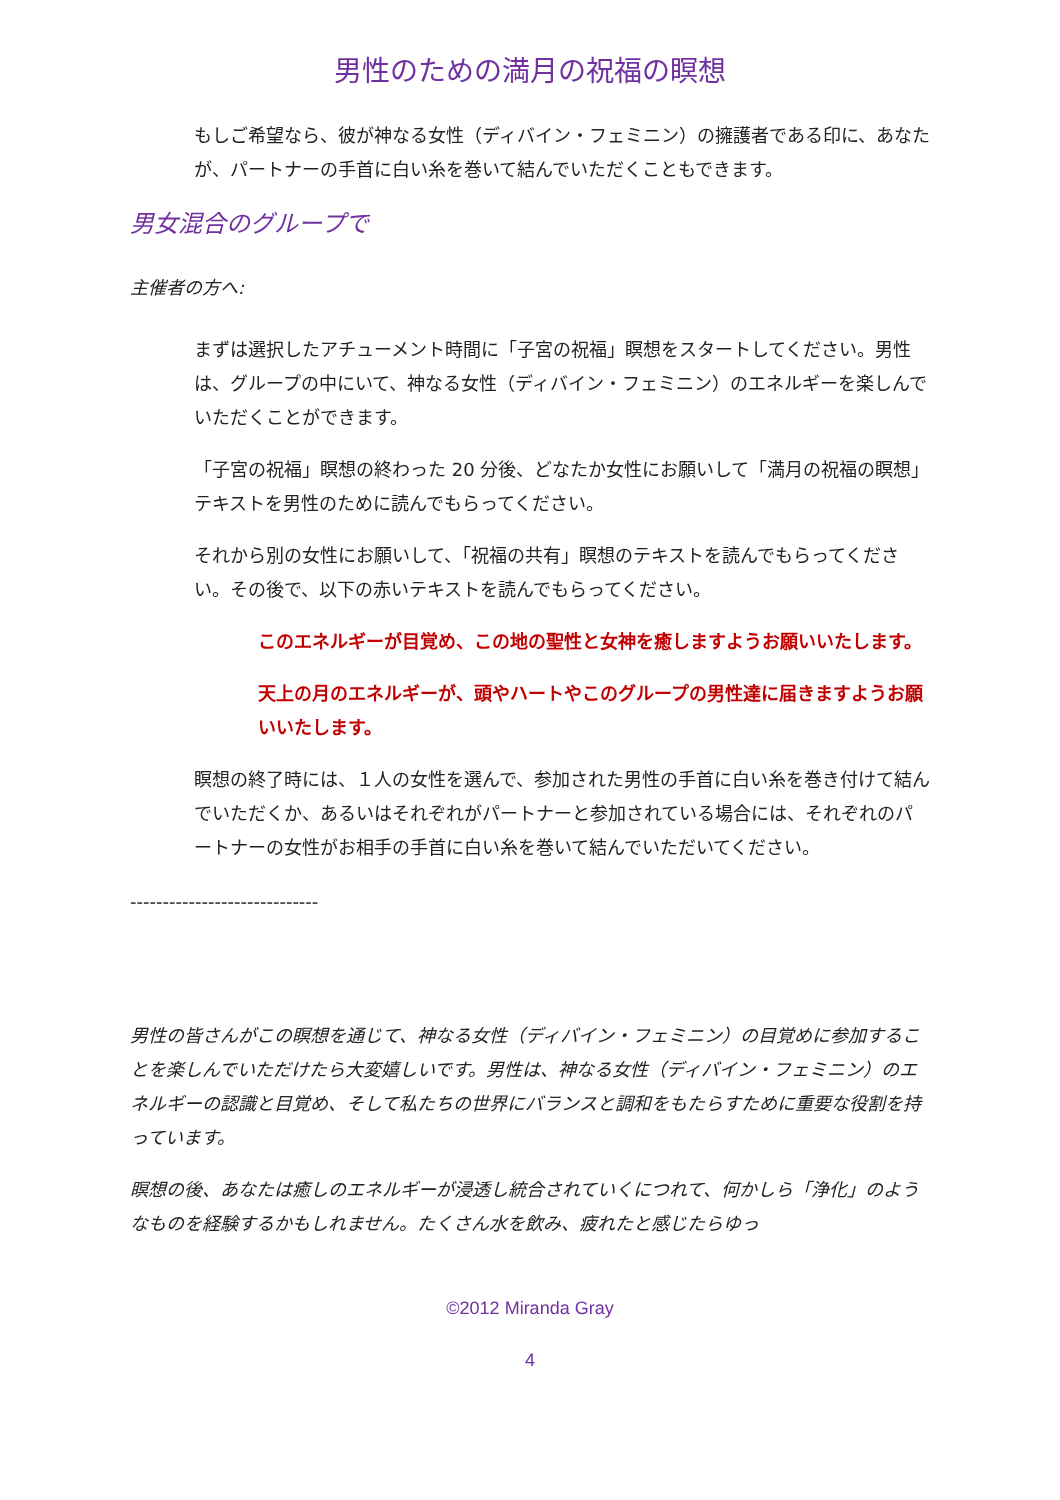男性のための満月の祝福の瞑想
もしご希望なら、彼が神なる女性（ディバイン・フェミニン）の擁護者である印に、あなたが、パートナーの手首に白い糸を巻いて結んでいただくこともできます。
男女混合のグループで
主催者の方へ:
まずは選択したアチューメント時間に「子宮の祝福」瞑想をスタートしてください。男性は、グループの中にいて、神なる女性（ディバイン・フェミニン）のエネルギーを楽しんでいただくことができます。
「子宮の祝福」瞑想の終わった 20 分後、どなたか女性にお願いして「満月の祝福の瞑想」テキストを男性のために読んでもらってください。
それから別の女性にお願いして、「祝福の共有」瞑想のテキストを読んでもらってください。その後で、以下の赤いテキストを読んでもらってください。
このエネルギーが目覚め、この地の聖性と女神を癒しますようお願いいたします。
天上の月のエネルギーが、頭やハートやこのグループの男性達に届きますようお願いいたします。
瞑想の終了時には、１人の女性を選んで、参加された男性の手首に白い糸を巻き付けて結んでいただくか、あるいはそれぞれがパートナーと参加されている場合には、それぞれのパートナーの女性がお相手の手首に白い糸を巻いて結んでいただいてください。
-----------------------------
男性の皆さんがこの瞑想を通じて、神なる女性（ディバイン・フェミニン）の目覚めに参加することを楽しんでいただけたら大変嬉しいです。男性は、神なる女性（ディバイン・フェミニン）のエネルギーの認識と目覚め、そして私たちの世界にバランスと調和をもたらすために重要な役割を持っています。
瞑想の後、あなたは癒しのエネルギーが浸透し統合されていくにつれて、何かしら「浄化」のようなものを経験するかもしれません。たくさん水を飲み、疲れたと感じたらゆっ
©2012 Miranda Gray
4